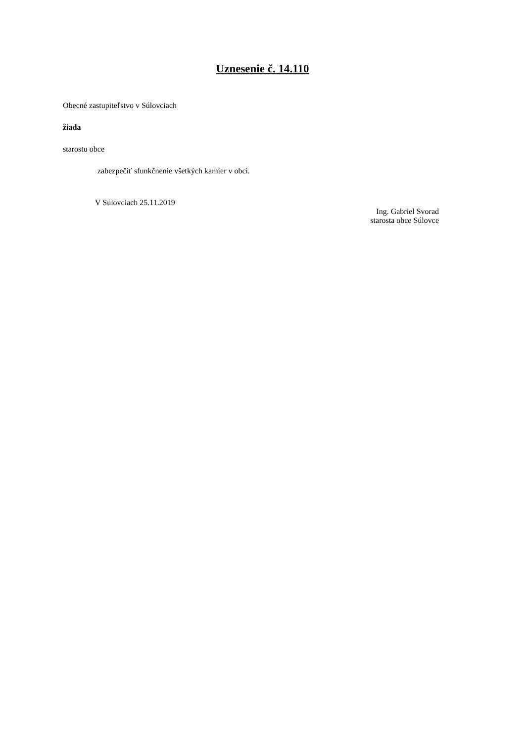Uznesenie č. 14.110
Obecné zastupiteľstvo v Súlovciach
žiada
starostu obce
zabezpečiť sfunkčnenie všetkých kamier v obci.
V Súlovciach 25.11.2019
Ing. Gabriel Svorad
starosta obce Súlovce